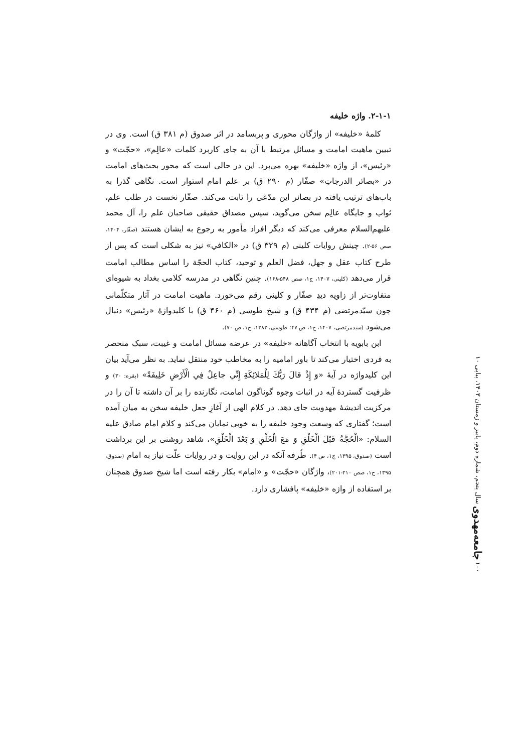۲-۱-۱. واژه خلیفه
کلمهٔ «خلیفه» از واژگان محوری و پربسامد در اثر صدوق (م ۳۸۱ ق) است. وی در تبیین ماهیت امامت و مسائل مرتبط با آن به جای کاربرد کلمات «عالِم»، «حجّت» و «رئیس»، از واژه «خلیفه» بهره می‌برد. این در حالی است که محور بحث‌های امامت در «بصائر الدرجاتِ» صفّار (م ۲۹۰ ق) بر علم امام استوار است. نگاهی گذرا به باب‌های ترتیب یافته در بصائر این مدّعی را ثابت می‌کند. صفّار نخست در طلب علم، ثواب و جایگاه عالِم سخن می‌گوید، سپس مصداق حقیقی صاحبان علم را، آل محمد علیهم‌السلام معرفی می‌کند که دیگر افراد مأمور به رجوع به ایشان هستند (صفّار، ۱۴۰۴، صص ۵۶-۲). چینش روایات کلینی (م ۳۲۹ ق) در «الکافي» نیز به شکلی است که پس از طرح کتاب عقل و جهل، فضل العلم و توحید، کتاب الحجّة را اساس مطالب امامت قرار می‌دهد (کلینی، ۱۴۰۷، ج۱، صص ۵۴۸-۱۶۸). چنین نگاهی در مدرسه کلامی بغداد به شیوه‌ای متفاوت‌تر از زاویه دیدِ صفّار و کلینی رقم می‌خورد. ماهیت امامت در آثار متکلّمانی چون سیّدمرتضی (م ۴۳۴ ق) و شیخ طوسی (م ۴۶۰ ق) با کلیدواژهٔ «رئیس» دنبال می‌شود (سیدمرتضی، ۱۴۰۷، ج۱، ص ۴۷؛ طوسی، ۱۳۸۲، ج۱، ص ۷۰).
ابن بابویه با انتخاب آگاهانه «خلیفه» در عرضه مسائل امامت و غیبت، سبک منحصر به فردی اختیار می‌کند تا باور امامیه را به مخاطب خود منتقل نماید. به نظر می‌آید بیان این کلیدواژه در آیهٔ «وَ إِذْ قالَ رَبُّكَ لِلْمَلائِكَةِ إِنِّي جاعِلٌ فِي الْأَرْضِ خَلِيفَةً» (بقره: ۳۰) و ظرفیت گستردهٔ آیه در اثبات وجوه گوناگون امامت، نگارنده را بر آن داشته تا آن را در مرکزیت اندیشهٔ مهدویت جای دهد. در کلام الهی از آغازِ جعل خلیفه سخن به میان آمده است؛ گفتاری که وسعت وجود خلیفه را به خوبی نمایان می‌کند و کلام امام صادق علیه السلام: «الْحُجَّةُ قَبْلَ الْخَلْقِ وَ مَعَ الْخَلْقِ وَ بَعْدَ الْخَلْقِ»، شاهد روشنی بر این برداشت است (صدوق، ۱۳۹۵، ج۱، ص ۴). طُرفه آنکه در این روایت و در روایات علّت نیاز به امام (صدوق، ۱۳۹۵، ج۱، صص ۲۱۰-۲۰۱)، واژگان «حجّت» و «امام» بکار رفته است اما شیخ صدوق همچنان بر استفاده از واژه «خلیفه» پافشاری دارد.
۱۰۰ جامعه‌مهدوی سال پنجم، شماره دوم، پاییز و زمستان ۱۴۰۳، پیاپی ۱۰